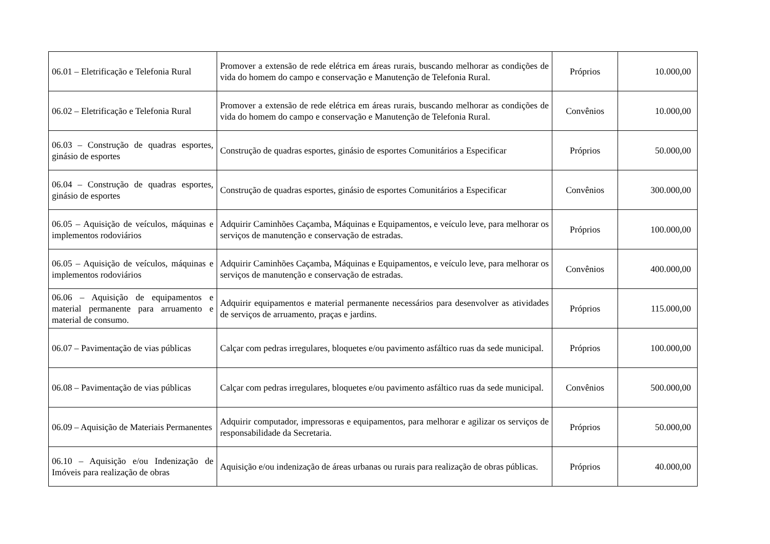| 06.01 – Eletrificação e Telefonia Rural | Promover a extensão de rede elétrica em áreas rurais, buscando melhorar as condições de vida do homem do campo e conservação e Manutenção de Telefonia Rural. | Próprios | 10.000,00 |
| 06.02 – Eletrificação e Telefonia Rural | Promover a extensão de rede elétrica em áreas rurais, buscando melhorar as condições de vida do homem do campo e conservação e Manutenção de Telefonia Rural. | Convênios | 10.000,00 |
| 06.03 – Construção de quadras esportes, ginásio de esportes | Construção de quadras esportes, ginásio de esportes Comunitários a Especificar | Próprios | 50.000,00 |
| 06.04 – Construção de quadras esportes, ginásio de esportes | Construção de quadras esportes, ginásio de esportes Comunitários a Especificar | Convênios | 300.000,00 |
| 06.05 – Aquisição de veículos, máquinas e implementos rodoviários | Adquirir Caminhões Caçamba, Máquinas e Equipamentos, e veículo leve, para melhorar os serviços de manutenção e conservação de estradas. | Próprios | 100.000,00 |
| 06.05 – Aquisição de veículos, máquinas e implementos rodoviários | Adquirir Caminhões Caçamba, Máquinas e Equipamentos, e veículo leve, para melhorar os serviços de manutenção e conservação de estradas. | Convênios | 400.000,00 |
| 06.06 – Aquisição de equipamentos e material permanente para arruamento e material de consumo. | Adquirir equipamentos e material permanente necessários para desenvolver as atividades de serviços de arruamento, praças e jardins. | Próprios | 115.000,00 |
| 06.07 – Pavimentação de vias públicas | Calçar com pedras irregulares, bloquetes e/ou pavimento asfáltico ruas da sede municipal. | Próprios | 100.000,00 |
| 06.08 – Pavimentação de vias públicas | Calçar com pedras irregulares, bloquetes e/ou pavimento asfáltico ruas da sede municipal. | Convênios | 500.000,00 |
| 06.09 – Aquisição de Materiais Permanentes | Adquirir computador, impressoras e equipamentos, para melhorar e agilizar os serviços de responsabilidade da Secretaria. | Próprios | 50.000,00 |
| 06.10 – Aquisição e/ou Indenização de Imóveis para realização de obras | Aquisição e/ou indenização de áreas urbanas ou rurais para realização de obras públicas. | Próprios | 40.000,00 |